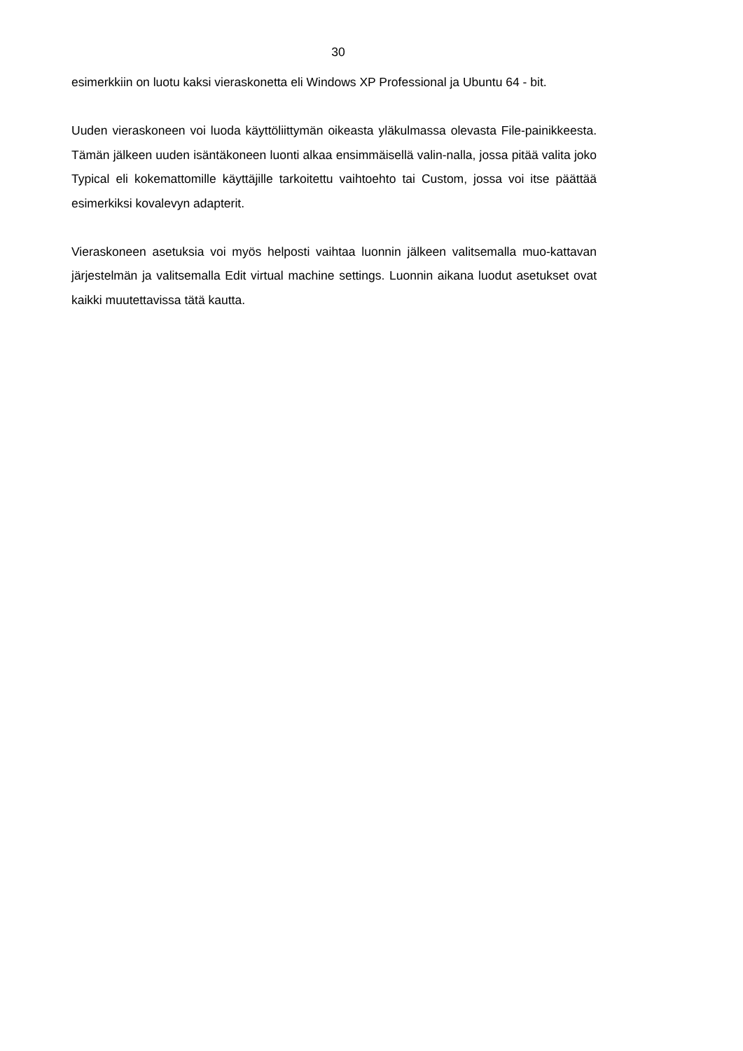30
esimerkkiin on luotu kaksi vieraskonetta eli Windows XP Professional ja Ubuntu 64 - bit.
Uuden vieraskoneen voi luoda käyttöliittymän oikeasta yläkulmassa olevasta File-painikkeesta. Tämän jälkeen uuden isäntäkoneen luonti alkaa ensimmäisellä valin-nalla, jossa pitää valita joko Typical eli kokemattomille käyttäjille tarkoitettu vaihtoehto tai Custom, jossa voi itse päättää esimerkiksi kovalevyn adapterit.
Vieraskoneen asetuksia voi myös helposti vaihtaa luonnin jälkeen valitsemalla muo-kattavan järjestelmän ja valitsemalla Edit virtual machine settings. Luonnin aikana luodut asetukset ovat kaikki muutettavissa tätä kautta.